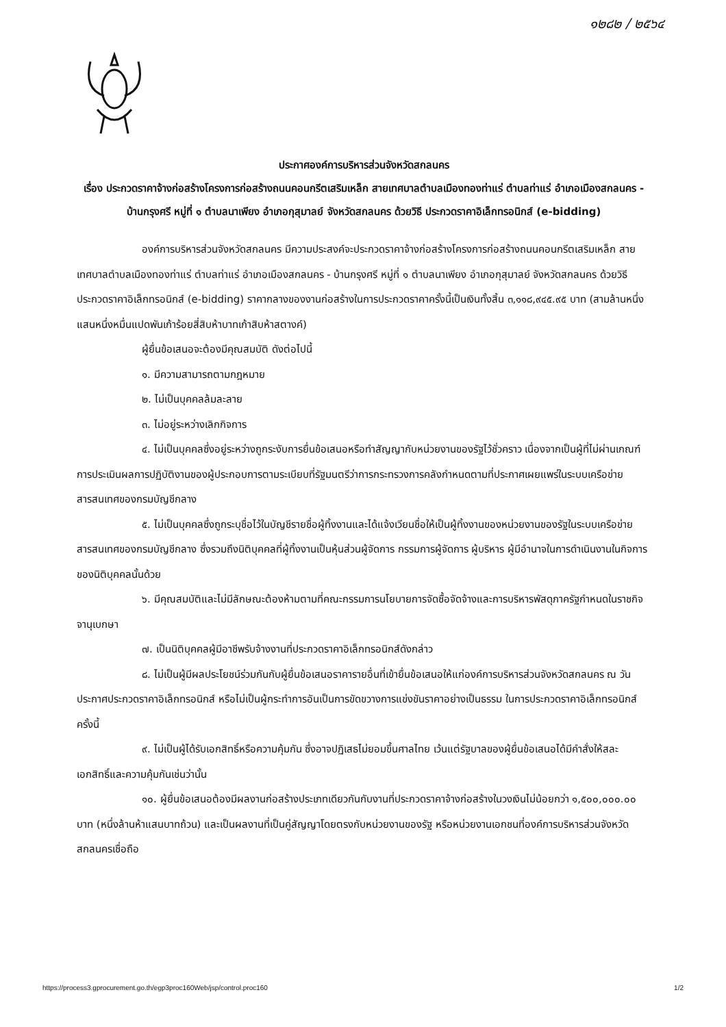๑๒๘๒ / ๒๕๖๔
ประกาศองค์การบริหารส่วนจังหวัดสกลนคร
เรื่อง ประกวดราคาจ้างก่อสร้างโครงการก่อสร้างถนนคอนกรีตเสริมเหล็ก สายเทศบาลตำบลเมืองทองท่าแร่ ตำบลท่าแร่ อำเภอเมืองสกลนคร - บ้านกรุงศรี หมู่ที่ ๑ ตำบลนาเพียง อำเภอกุสุมาลย์ จังหวัดสกลนคร ด้วยวิธี ประกวดราคาอิเล็กทรอนิกส์ (e-bidding)
องค์การบริหารส่วนจังหวัดสกลนคร มีความประสงค์จะประกวดราคาจ้างก่อสร้างโครงการก่อสร้างถนนคอนกรีตเสริมเหล็ก สายเทศบาลตำบลเมืองทองท่าแร่ ตำบลท่าแร่ อำเภอเมืองสกลนคร - บ้านกรุงศรี หมู่ที่ ๑ ตำบลนาเพียง อำเภอกุสุมาลย์ จังหวัดสกลนคร ด้วยวิธีประกวดราคาอิเล็กทรอนิกส์ (e-bidding) ราคากลางของงานก่อสร้างในการประกวดราคาครั้งนี้เป็นเงินทั้งสิ้น ๓,๑๑๘,๙๔๕.๙๕ บาท (สามล้านหนึ่งแสนหนึ่งหมื่นแปดพันเก้าร้อยสี่สิบห้าบาทเก้าสิบห้าสตางค์)
ผู้ยื่นข้อเสนอจะต้องมีคุณสมบัติ ดังต่อไปนี้
๑. มีความสามารถตามกฎหมาย
๒. ไม่เป็นบุคคลล้มละลาย
๓. ไม่อยู่ระหว่างเลิกกิจการ
๔. ไม่เป็นบุคคลซึ่งอยู่ระหว่างถูกระงับการยื่นข้อเสนอหรือทำสัญญากับหน่วยงานของรัฐไว้ชั่วคราว เนื่องจากเป็นผู้ที่ไม่ผ่านเกณฑ์การประเมินผลการปฏิบัติงานของผู้ประกอบการตามระเบียบที่รัฐมนตรีว่าการกระทรวงการคลังกำหนดตามที่ประกาศเผยแพร่ในระบบเครือข่ายสารสนเทศของกรมบัญชีกลาง
๕. ไม่เป็นบุคคลซึ่งถูกระบุชื่อไว้ในบัญชีรายชื่อผู้ทิ้งงานและได้แจ้งเวียนชื่อให้เป็นผู้ทิ้งงานของหน่วยงานของรัฐในระบบเครือข่ายสารสนเทศของกรมบัญชีกลาง ซึ่งรวมถึงนิติบุคคลที่ผู้ทิ้งงานเป็นหุ้นส่วนผู้จัดการ กรรมการผู้จัดการ ผู้บริหาร ผู้มีอำนาจในการดำเนินงานในกิจการของนิติบุคคลนั้นด้วย
๖. มีคุณสมบัติและไม่มีลักษณะต้องห้ามตามที่คณะกรรมการนโยบายการจัดซื้อจัดจ้างและการบริหารพัสดุภาครัฐกำหนดในราชกิจจานุเบกษา
๗. เป็นนิติบุคคลผู้มีอาชีพรับจ้างงานที่ประกวดราคาอิเล็กทรอนิกส์ดังกล่าว
๘. ไม่เป็นผู้มีผลประโยชน์ร่วมกันกับผู้ยื่นข้อเสนอราคารายอื่นที่เข้ายื่นข้อเสนอให้แก่องค์การบริหารส่วนจังหวัดสกลนคร ณ วันประกาศประกวดราคาอิเล็กทรอนิกส์ หรือไม่เป็นผู้กระทำการอันเป็นการขัดขวางการแข่งขันราคาอย่างเป็นธรรม ในการประกวดราคาอิเล็กทรอนิกส์ครั้งนี้
๙. ไม่เป็นผู้ได้รับเอกสิทธิ์หรือความคุ้มกัน ซึ่งอาจปฏิเสธไม่ยอมขึ้นศาลไทย เว้นแต่รัฐบาลของผู้ยื่นข้อเสนอได้มีคำสั่งให้สละเอกสิทธิ์และความคุ้มกันเช่นว่านั้น
๑๐. ผู้ยื่นข้อเสนอต้องมีผลงานก่อสร้างประเภทเดียวกันกับงานที่ประกวดราคาจ้างก่อสร้างในวงเงินไม่น้อยกว่า ๑,๕๐๐,๐๐๐.๐๐ บาท (หนึ่งล้านห้าแสนบาทถ้วน) และเป็นผลงานที่เป็นคู่สัญญาโดยตรงกับหน่วยงานของรัฐ หรือหน่วยงานเอกชนที่องค์การบริหารส่วนจังหวัดสกลนครเชื่อถือ
https://process3.gprocurement.go.th/egp3proc160Web/jsp/control.proc160 1/2